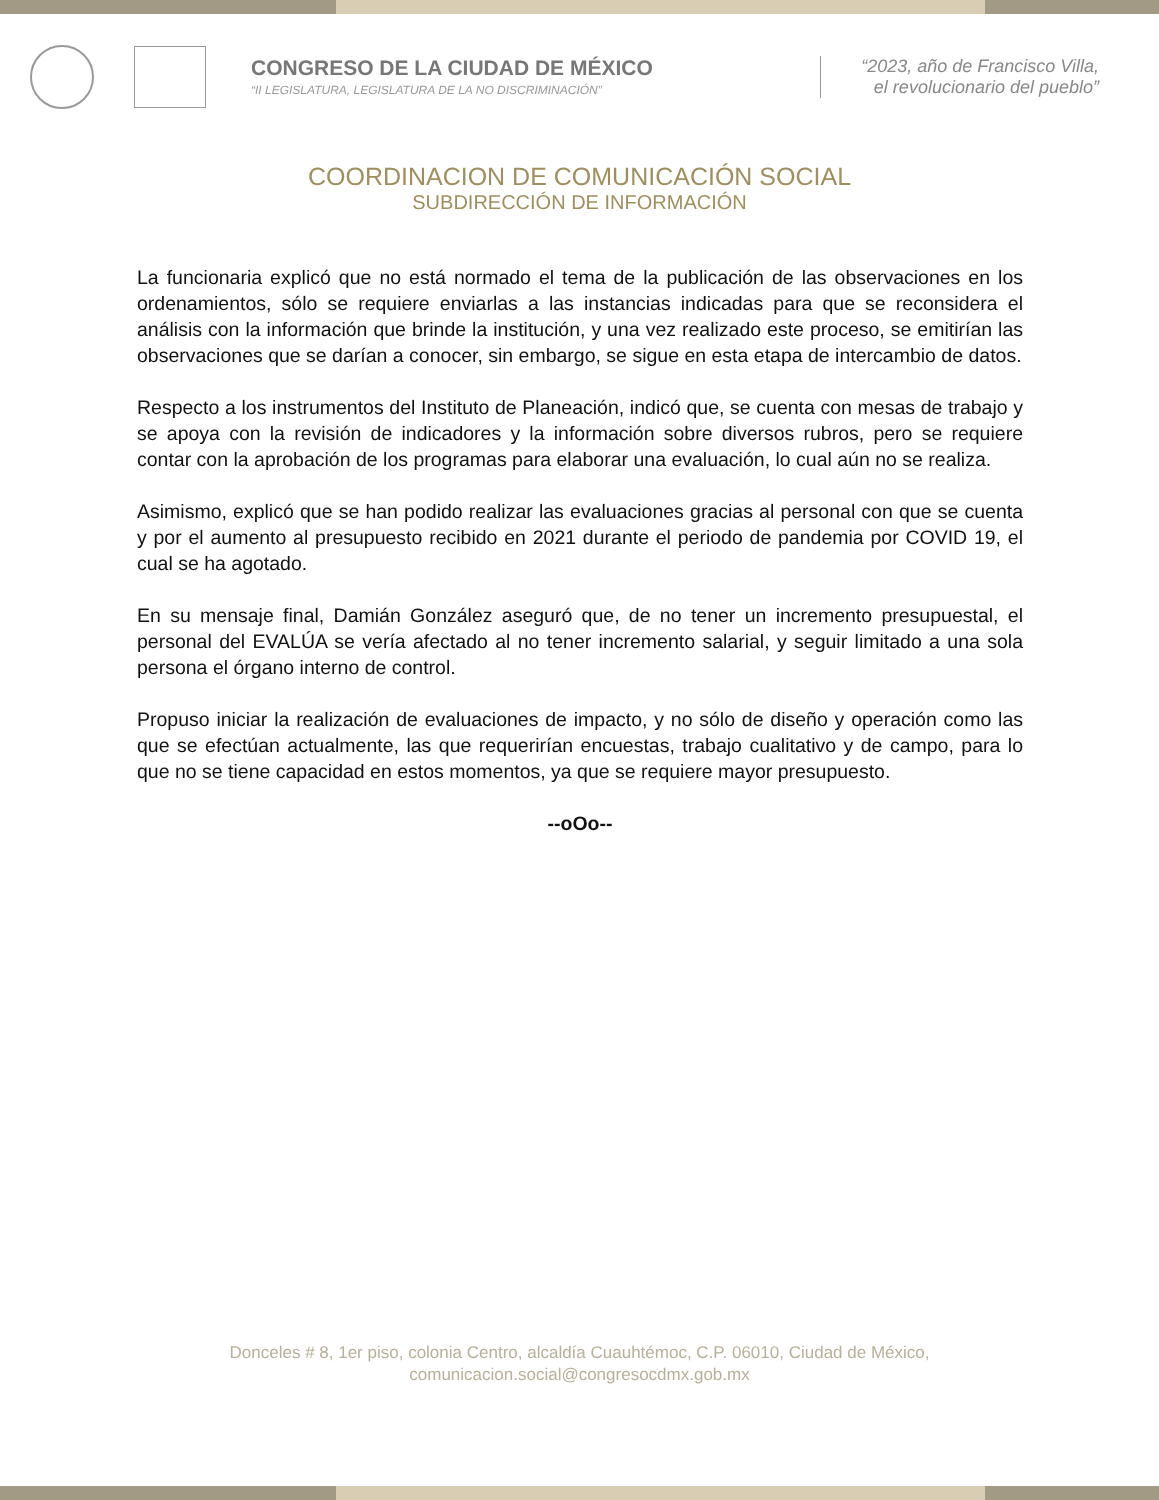CONGRESO DE LA CIUDAD DE MÉXICO
“II LEGISLATURA, LEGISLATURA DE LA NO DISCRIMINACIÓN”
“2023, año de Francisco Villa,
el revolucionario del pueblo”
COORDINACION DE COMUNICACIÓN SOCIAL
SUBDIRECCIÓN DE INFORMACIÓN
La funcionaria explicó que no está normado el tema de la publicación de las observaciones en los ordenamientos, sólo se requiere enviarlas a las instancias indicadas para que se reconsidera el análisis con la información que brinde la institución, y una vez realizado este proceso, se emitirían las observaciones que se darían a conocer, sin embargo, se sigue en esta etapa de intercambio de datos.
Respecto a los instrumentos del Instituto de Planeación, indicó que, se cuenta con mesas de trabajo y se apoya con la revisión de indicadores y la información sobre diversos rubros, pero se requiere contar con la aprobación de los programas para elaborar una evaluación, lo cual aún no se realiza.
Asimismo, explicó que se han podido realizar las evaluaciones gracias al personal con que se cuenta y por el aumento al presupuesto recibido en 2021 durante el periodo de pandemia por COVID 19, el cual se ha agotado.
En su mensaje final, Damián González aseguró que, de no tener un incremento presupuestal, el personal del EVALÚA se vería afectado al no tener incremento salarial, y seguir limitado a una sola persona el órgano interno de control.
Propuso iniciar la realización de evaluaciones de impacto, y no sólo de diseño y operación como las que se efectúan actualmente, las que requerirían encuestas, trabajo cualitativo y de campo, para lo que no se tiene capacidad en estos momentos, ya que se requiere mayor presupuesto.
--oOo--
Donceles # 8, 1er piso, colonia Centro, alcaldía Cuauhtémoc, C.P. 06010, Ciudad de México,
comunicacion.social@congresocdmx.gob.mx